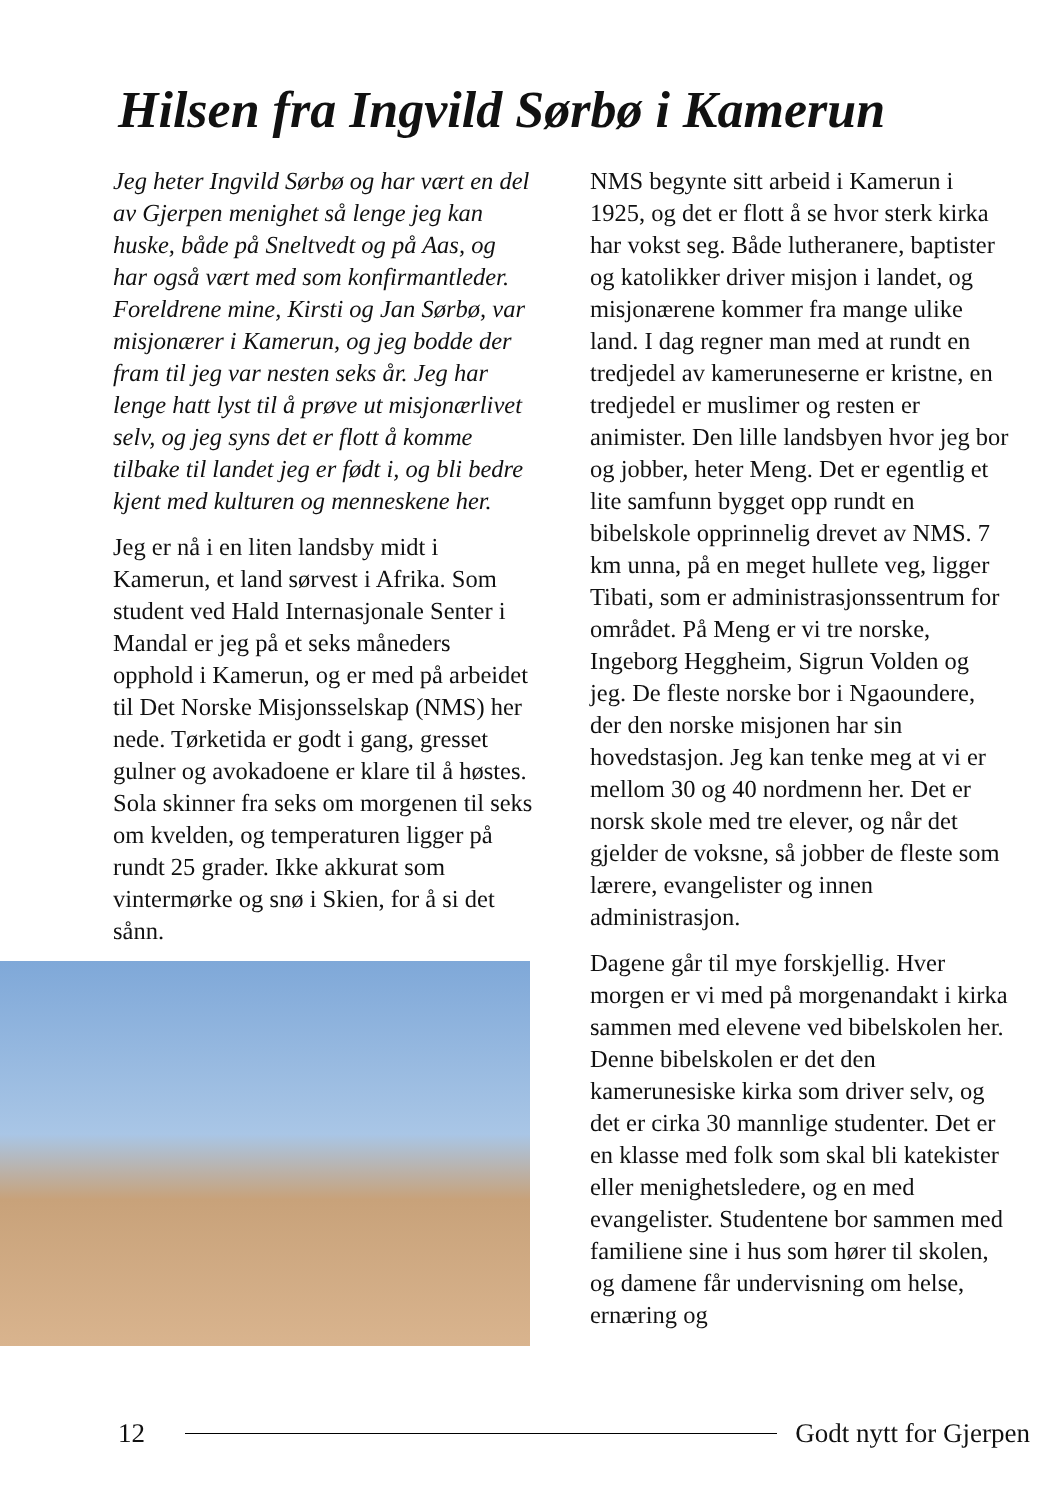Hilsen fra Ingvild Sørbø i Kamerun
Jeg heter Ingvild Sørbø og har vært en del av Gjerpen menighet så lenge jeg kan huske, både på Sneltvedt og på Aas, og har også vært med som konfirmantleder. Foreldrene mine, Kirsti og Jan Sørbø, var misjonærer i Kamerun, og jeg bodde der fram til jeg var nesten seks år. Jeg har lenge hatt lyst til å prøve ut misjonærlivet selv, og jeg syns det er flott å komme tilbake til landet jeg er født i, og bli bedre kjent med kulturen og menneskene her.
Jeg er nå i en liten landsby midt i Kamerun, et land sørvest i Afrika. Som student ved Hald Internasjonale Senter i Mandal er jeg på et seks måneders opphold i Kamerun, og er med på arbeidet til Det Norske Misjonsselskap (NMS) her nede. Tørketida er godt i gang, gresset gulner og avokadoene er klare til å høstes. Sola skinner fra seks om morgenen til seks om kvelden, og temperaturen ligger på rundt 25 grader. Ikke akkurat som vintermørke og snø i Skien, for å si det sånn.
NMS begynte sitt arbeid i Kamerun i 1925, og det er flott å se hvor sterk kirka har vokst seg. Både lutheranere, baptister og katolikker driver misjon i landet, og misjonærene kommer fra mange ulike land. I dag regner man med at rundt en tredjedel av kameruneserne er kristne, en tredjedel er muslimer og resten er animister. Den lille landsbyen hvor jeg bor og jobber, heter Meng. Det er egentlig et lite samfunn bygget opp rundt en bibelskole opprinnelig drevet av NMS. 7 km unna, på en meget hullete veg, ligger Tibati, som er administrasjonssentrum for området. På Meng er vi tre norske, Ingeborg Heggheim, Sigrun Volden og jeg. De fleste norske bor i Ngaoundere, der den norske misjonen har sin hovedstasjon. Jeg kan tenke meg at vi er mellom 30 og 40 nordmenn her. Det er norsk skole med tre elever, og når det gjelder de voksne, så jobber de fleste som lærere, evangelister og innen administrasjon.
Dagene går til mye forskjellig. Hver morgen er vi med på morgenandakt i kirka sammen med elevene ved bibelskolen her. Denne bibelskolen er det den kamerunesiske kirka som driver selv, og det er cirka 30 mannlige studenter. Det er en klasse med folk som skal bli katekister eller menighetsledere, og en med evangelister. Studentene bor sammen med familiene sine i hus som hører til skolen, og damene får undervisning om helse, ernæring og
12 Godt nytt for Gjerpen